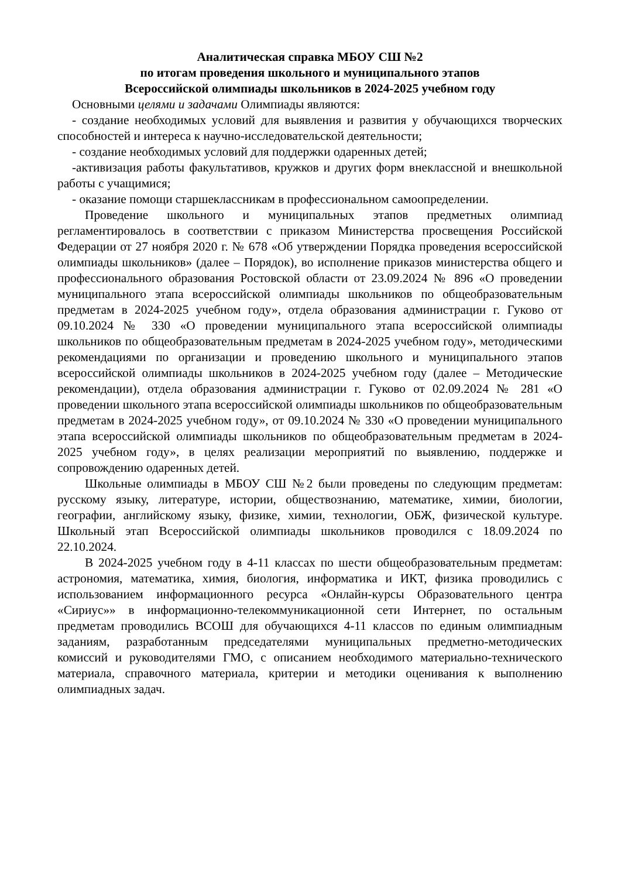Аналитическая справка МБОУ СШ №2
по итогам проведения школьного и муниципального этапов
Всероссийской олимпиады школьников в 2024-2025 учебном году
Основными целями и задачами Олимпиады являются:
- создание необходимых условий для выявления и развития у обучающихся творческих способностей и интереса к научно-исследовательской деятельности;
- создание необходимых условий для поддержки одаренных детей;
-активизация работы факультативов, кружков и других форм внеклассной и внешкольной работы с учащимися;
- оказание помощи старшеклассникам в профессиональном самоопределении.
Проведение школьного и муниципальных этапов предметных олимпиад регламентировалось в соответствии с приказом Министерства просвещения Российской Федерации от 27 ноября 2020 г. № 678 «Об утверждении Порядка проведения всероссийской олимпиады школьников» (далее – Порядок), во исполнение приказов министерства общего и профессионального образования Ростовской области от 23.09.2024 № 896 «О проведении муниципального этапа всероссийской олимпиады школьников по общеобразовательным предметам в 2024-2025 учебном году», отдела образования администрации г. Гуково от 09.10.2024 № 330 «О проведении муниципального этапа всероссийской олимпиады школьников по общеобразовательным предметам в 2024-2025 учебном году», методическими рекомендациями по организации и проведению школьного и муниципального этапов всероссийской олимпиады школьников в 2024-2025 учебном году (далее – Методические рекомендации), отдела образования администрации г. Гуково от 02.09.2024 № 281 «О проведении школьного этапа всероссийской олимпиады школьников по общеобразовательным предметам в 2024-2025 учебном году», от 09.10.2024 № 330 «О проведении муниципального этапа всероссийской олимпиады школьников по общеобразовательным предметам в 2024-2025 учебном году», в целях реализации мероприятий по выявлению, поддержке и сопровождению одаренных детей.
Школьные олимпиады в МБОУ СШ №2 были проведены по следующим предметам: русскому языку, литературе, истории, обществознанию, математике, химии, биологии, географии, английскому языку, физике, химии, технологии, ОБЖ, физической культуре. Школьный этап Всероссийской олимпиады школьников проводился с 18.09.2024 по 22.10.2024.
В 2024-2025 учебном году в 4-11 классах по шести общеобразовательным предметам: астрономия, математика, химия, биология, информатика и ИКТ, физика проводились с использованием информационного ресурса «Онлайн-курсы Образовательного центра «Сириус»» в информационно-телекоммуникационной сети Интернет, по остальным предметам проводились ВСОШ для обучающихся 4-11 классов по единым олимпиадным заданиям, разработанным председателями муниципальных предметно-методических комиссий и руководителями ГМО, с описанием необходимого материально-технического материала, справочного материала, критерии и методики оценивания к выполнению олимпиадных задач.